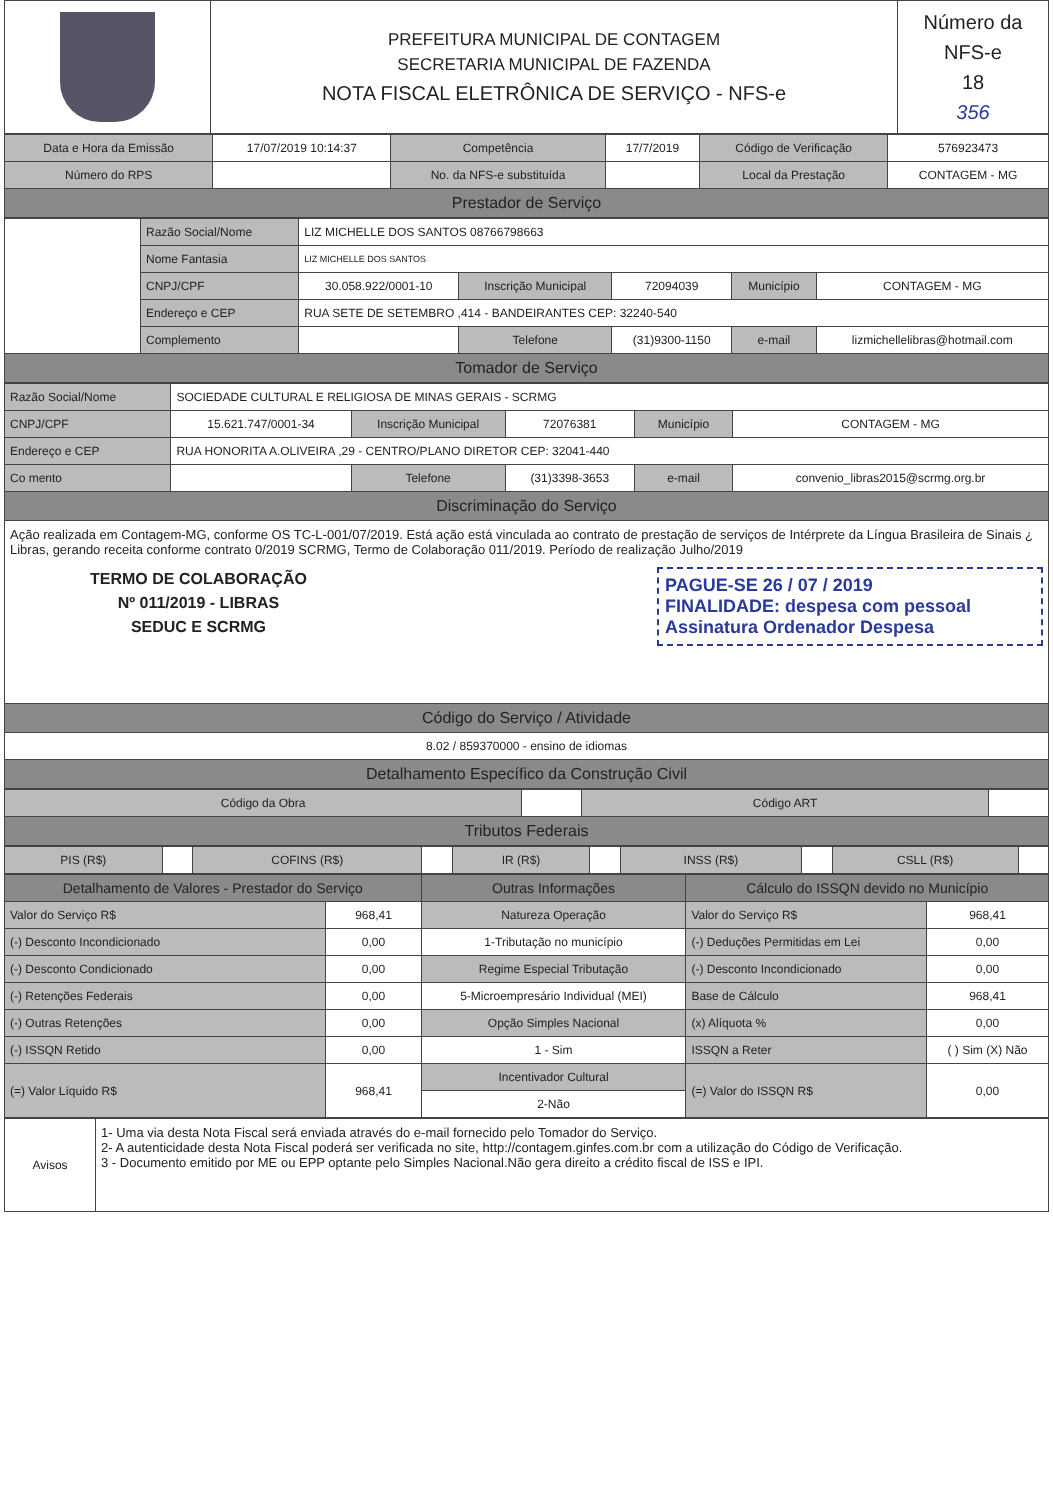| | PREFEITURA MUNICIPAL DE CONTAGEM SECRETARIA MUNICIPAL DE FAZENDA NOTA FISCAL ELETRÔNICA DE SERVIÇO - NFS-e | Número da NFS-e 18 356 |
| Data e Hora da Emissão | 17/07/2019 10:14:37 | Competência | 17/7/2019 | Código de Verificação | 576923473 |
| Número do RPS | | No. da NFS-e substituída | | Local da Prestação | CONTAGEM - MG |
| Prestador de Serviço | | | | | |
| | Razão Social/Nome | LIZ MICHELLE DOS SANTOS 08766798663 | | | | |
| | Nome Fantasia | LIZ MICHELLE DOS SANTOS | | | | |
| | CNPJ/CPF | 30.058.922/0001-10 | Inscrição Municipal | 72094039 | Município | CONTAGEM - MG |
| | Endereço e CEP | RUA SETE DE SETEMBRO ,414 - BANDEIRANTES CEP: 32240-540 | | | | |
| | Complemento | | Telefone | (31)9300-1150 | e-mail | lizmichellelibras@hotmail.com |
| Tomador de Serviço | | | | | | |
| Razão Social/Nome | SOCIEDADE CULTURAL E RELIGIOSA DE MINAS GERAIS - SCRMG | | | | |
| CNPJ/CPF | 15.621.747/0001-34 | Inscrição Municipal | 72076381 | Município | CONTAGEM - MG |
| Endereço e CEP | RUA HONORITA A.OLIVEIRA ,29 - CENTRO/PLANO DIRETOR CEP: 32041-440 | | | | |
| Co mento | | Telefone | (31)3398-3653 | e-mail | convenio_libras2015@scrmg.org.br |
| Discriminação do Serviço | | | | | |
| Ação realizada em Contagem-MG, conforme OS TC-L-001/07/2019. Está ação está vinculada ao contrato de prestação de serviços de Intérprete da Língua Brasileira de Sinais ¿ Libras, gerando receita conforme contrato 0/2019 SCRMG, Termo de Colaboração 011/2019. Período de realização Julho/2019 TERMO DE COLABORAÇÃO Nº 011/2019 - LIBRAS SEDUC E SCRMG PAGUE-SE 26 / 07 / 2019 FINALIDADE: despesa com pessoal Assinatura Ordenador Despesa | | | | | |
| Código do Serviço / Atividade | | | | | |
| 8.02 / 859370000 - ensino de idiomas | | | | | |
| Detalhamento Específico da Construção Civil | | | | | |
| Código da Obra | | Código ART | |
| Tributos Federais | | | |
| PIS (R$) | | COFINS (R$) | | IR (R$) | | INSS (R$) | | CSLL (R$) | |
| Detalhamento de Valores - Prestador do Serviço | | Outras Informações | Cálculo do ISSQN devido no Município | |
| --- | --- | --- | --- | --- |
| Valor do Serviço R$ | 968,41 | Natureza Operação | Valor do Serviço R$ | 968,41 |
| (-) Desconto Incondicionado | 0,00 | 1-Tributação no município | (-) Deduções Permitidas em Lei | 0,00 |
| (-) Desconto Condicionado | 0,00 | Regime Especial Tributação | (-) Desconto Incondicionado | 0,00 |
| (-) Retenções Federais | 0,00 | 5-Microempresário Individual (MEI) | Base de Cálculo | 968,41 |
| (-) Outras Retenções | 0,00 | Opção Simples Nacional | (x) Alíquota % | 0,00 |
| (-) ISSQN Retido | 0,00 | 1 - Sim | ISSQN a Reter | ( ) Sim (X) Não |
| (=) Valor Líquido R$ | 968,41 | Incentivador Cultural | (=) Valor do ISSQN R$ | 0,00 |
| | | 2-Não | | |
| Avisos | 1- Uma via desta Nota Fiscal será enviada através do e-mail fornecido pelo Tomador do Serviço. 2- A autenticidade desta Nota Fiscal poderá ser verificada no site, http://contagem.ginfes.com.br com a utilização do Código de Verificação. 3 - Documento emitido por ME ou EPP optante pelo Simples Nacional.Não gera direito a crédito fiscal de ISS e IPI. |